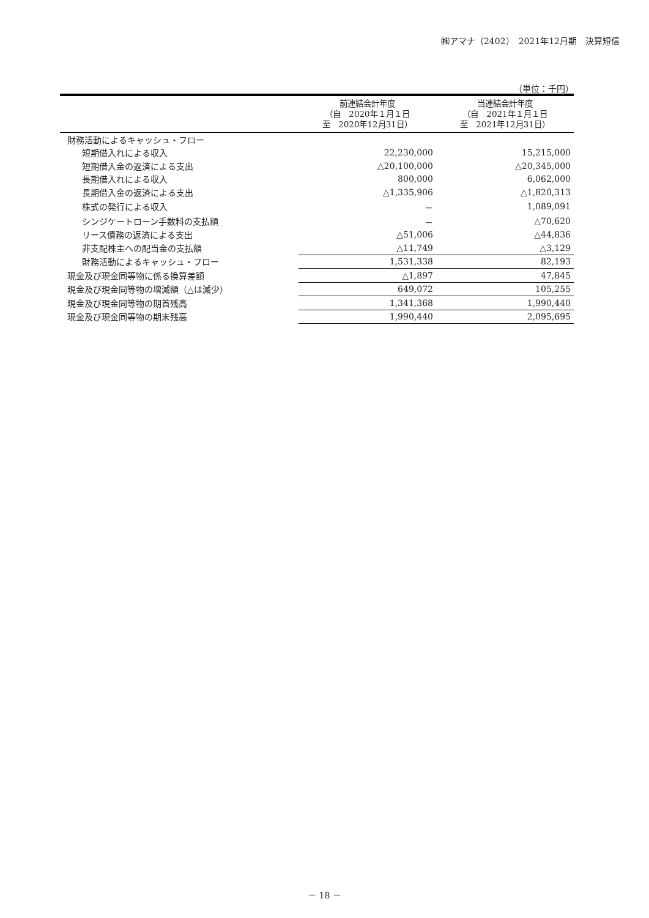㈱アマナ（2402）　2021年12月期　決算短信
（単位：千円）
| | 前連結会計年度 （自 2020年１月１日 至 2020年12月31日） | 当連結会計年度 （自 2021年１月１日 至 2021年12月31日） |
| --- | --- | --- |
| 財務活動によるキャッシュ・フロー | | |
| 短期借入れによる収入 | 22,230,000 | 15,215,000 |
| 短期借入金の返済による支出 | △20,100,000 | △20,345,000 |
| 長期借入れによる収入 | 800,000 | 6,062,000 |
| 長期借入金の返済による支出 | △1,335,906 | △1,820,313 |
| 株式の発行による収入 | － | 1,089,091 |
| シンジケートローン手数料の支払額 | － | △70,620 |
| リース債務の返済による支出 | △51,006 | △44,836 |
| 非支配株主への配当金の支払額 | △11,749 | △3,129 |
| 財務活動によるキャッシュ・フロー | 1,531,338 | 82,193 |
| 現金及び現金同等物に係る換算差額 | △1,897 | 47,845 |
| 現金及び現金同等物の増減額（△は減少） | 649,072 | 105,255 |
| 現金及び現金同等物の期首残高 | 1,341,368 | 1,990,440 |
| 現金及び現金同等物の期末残高 | 1,990,440 | 2,095,695 |
－ 18 －